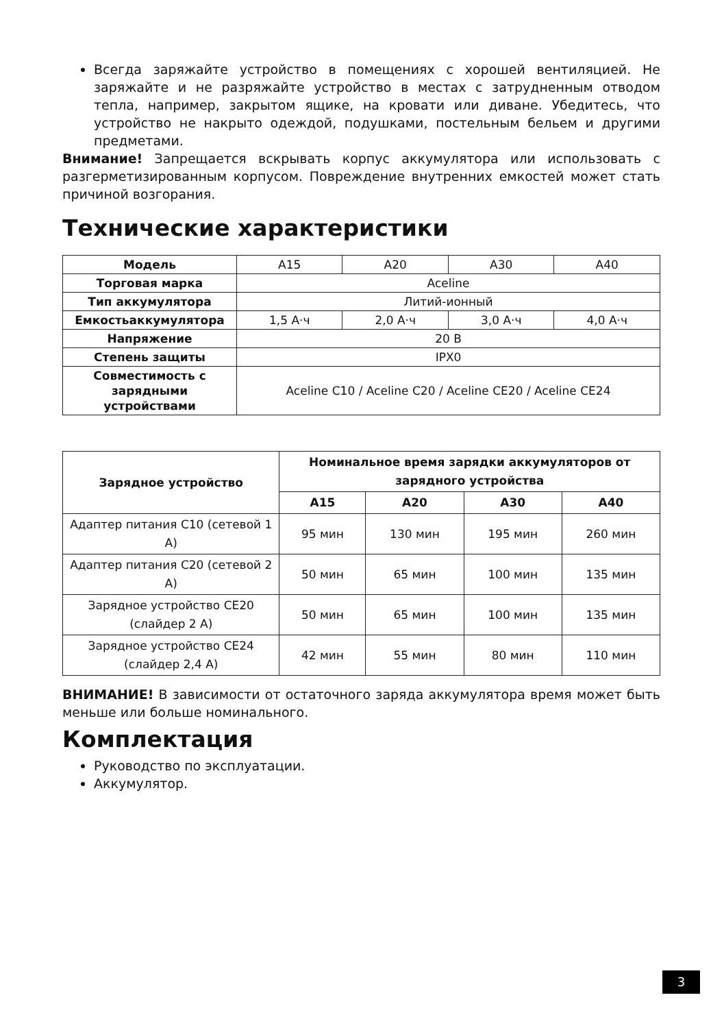Всегда заряжайте устройство в помещениях с хорошей вентиляцией. Не заряжайте и не разряжайте устройство в местах с затрудненным отводом тепла, например, закрытом ящике, на кровати или диване. Убедитесь, что устройство не накрыто одеждой, подушками, постельным бельем и другими предметами.
Внимание! Запрещается вскрывать корпус аккумулятора или использовать с разгерметизированным корпусом. Повреждение внутренних емкостей может стать причиной возгорания.
Технические характеристики
| Модель | A15 | A20 | A30 | A40 |
| Торговая марка | Aceline | | | |
| Тип аккумулятора | Литий-ионный | | | |
| Емкостьаккумулятора | 1,5 А·ч | 2,0 А·ч | 3,0 А·ч | 4,0 А·ч |
| Напряжение | 20 В | | | |
| Степень защиты | IPX0 | | | |
| Совместимость с зарядными устройствами | Aceline C10 / Aceline C20 / Aceline CE20 / Aceline CE24 | | | |
| Зарядное устройство | Номинальное время зарядки аккумуляторов от зарядного устройства | | | |
| --- | --- | --- | --- | --- |
| | A15 | A20 | A30 | A40 |
| Адаптер питания C10 (сетевой 1 А) | 95 мин | 130 мин | 195 мин | 260 мин |
| Адаптер питания C20 (сетевой 2 А) | 50 мин | 65 мин | 100 мин | 135 мин |
| Зарядное устройство CE20 (слайдер 2 А) | 50 мин | 65 мин | 100 мин | 135 мин |
| Зарядное устройство CE24 (слайдер 2,4 А) | 42 мин | 55 мин | 80 мин | 110 мин |
ВНИМАНИЕ! В зависимости от остаточного заряда аккумулятора время может быть меньше или больше номинального.
Комплектация
Руководство по эксплуатации.
Аккумулятор.
3